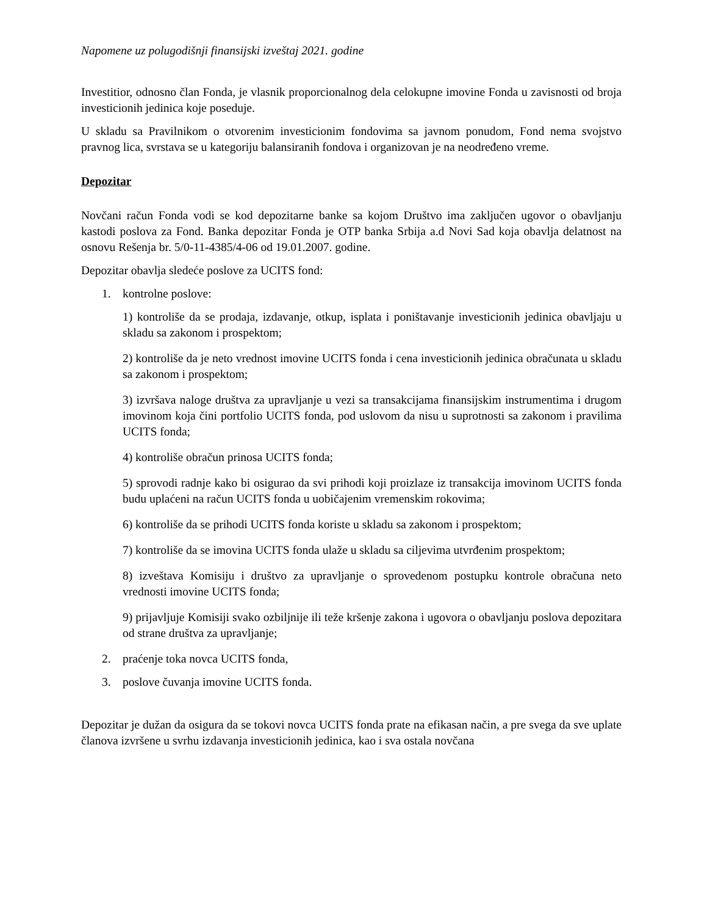Napomene uz polugodišnji finansijski izveštaj 2021. godine
Investitior, odnosno član Fonda, je vlasnik proporcionalnog dela celokupne imovine Fonda u zavisnosti od broja investicionih jedinica koje poseduje.
U skladu sa Pravilnikom o otvorenim investicionim fondovima sa javnom ponudom, Fond nema svojstvo pravnog lica, svrstava se u kategoriju balansiranih fondova i organizovan je na neodređeno vreme.
Depozitar
Novčani račun Fonda vodi se kod depozitarne banke sa kojom Društvo ima zaključen ugovor o obavljanju kastodi poslova za Fond. Banka depozitar Fonda je OTP banka Srbija a.d Novi Sad koja obavlja delatnost na osnovu Rešenja br. 5/0-11-4385/4-06 od 19.01.2007. godine.
Depozitar obavlja sledeće poslove za UCITS fond:
1. kontrolne poslove:
1) kontroliše da se prodaja, izdavanje, otkup, isplata i poništavanje investicionih jedinica obavljaju u skladu sa zakonom i prospektom;
2) kontroliše da je neto vrednost imovine UCITS fonda i cena investicionih jedinica obračunata u skladu sa zakonom i prospektom;
3) izvršava naloge društva za upravljanje u vezi sa transakcijama finansijskim instrumentima i drugom imovinom koja čini portfolio UCITS fonda, pod uslovom da nisu u suprotnosti sa zakonom i pravilima UCITS fonda;
4) kontroliše obračun prinosa UCITS fonda;
5) sprovodi radnje kako bi osigurao da svi prihodi koji proizlaze iz transakcija imovinom UCITS fonda budu uplaćeni na račun UCITS fonda u uobičajenim vremenskim rokovima;
6) kontroliše da se prihodi UCITS fonda koriste u skladu sa zakonom i prospektom;
7) kontroliše da se imovina UCITS fonda ulaže u skladu sa ciljevima utvrđenim prospektom;
8) izveštava Komisiju i društvo za upravljanje o sprovedenom postupku kontrole obračuna neto vrednosti imovine UCITS fonda;
9) prijavljuje Komisiji svako ozbiljnije ili teže kršenje zakona i ugovora o obavljanju poslova depozitara od strane društva za upravljanje;
2. praćenje toka novca UCITS fonda,
3. poslove čuvanja imovine UCITS fonda.
Depozitar je dužan da osigura da se tokovi novca UCITS fonda prate na efikasan način, a pre svega da sve uplate članova izvršene u svrhu izdavanja investicionih jedinica, kao i sva ostala novčana